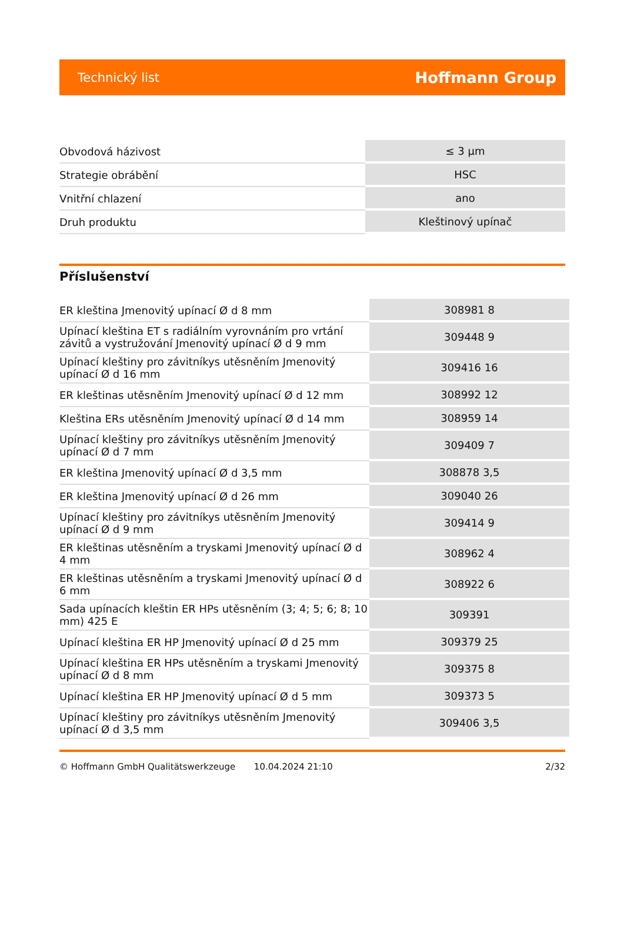Technický list Hoffmann Group
| Obvodová házivost | ≤ 3 µm |
| Strategie obrábění | HSC |
| Vnitřní chlazení | ano |
| Druh produktu | Kleštinový upínač |
Příslušenství
| ER kleština Jmenovitý upínací Ø d 8 mm | 308981 8 |
| Upínací kleština ET s radiálním vyrovnáním pro vrtání závitů a vystružování Jmenovitý upínací Ø d 9 mm | 309448 9 |
| Upínací kleštiny pro závitníkys utěsněním Jmenovitý upínací Ø d 16 mm | 309416 16 |
| ER kleštinas utěsněním Jmenovitý upínací Ø d 12 mm | 308992 12 |
| Kleština ERs utěsněním Jmenovitý upínací Ø d 14 mm | 308959 14 |
| Upínací kleštiny pro závitníkys utěsněním Jmenovitý upínací Ø d 7 mm | 309409 7 |
| ER kleština Jmenovitý upínací Ø d 3,5 mm | 308878 3,5 |
| ER kleština Jmenovitý upínací Ø d 26 mm | 309040 26 |
| Upínací kleštiny pro závitníkys utěsněním Jmenovitý upínací Ø d 9 mm | 309414 9 |
| ER kleštinas utěsněním a tryskami Jmenovitý upínací Ø d 4 mm | 308962 4 |
| ER kleštinas utěsněním a tryskami Jmenovitý upínací Ø d 6 mm | 308922 6 |
| Sada upínacích kleštin ER HPs utěsněním (3; 4; 5; 6; 8; 10 mm) 425 E | 309391 |
| Upínací kleština ER HP Jmenovitý upínací Ø d 25 mm | 309379 25 |
| Upínací kleština ER HPs utěsněním a tryskami Jmenovitý upínací Ø d 8 mm | 309375 8 |
| Upínací kleština ER HP Jmenovitý upínací Ø d 5 mm | 309373 5 |
| Upínací kleštiny pro závitníkys utěsněním Jmenovitý upínací Ø d 3,5 mm | 309406 3,5 |
© Hoffmann GmbH Qualitätswerkzeuge 10.04.2024 21:10 2/32